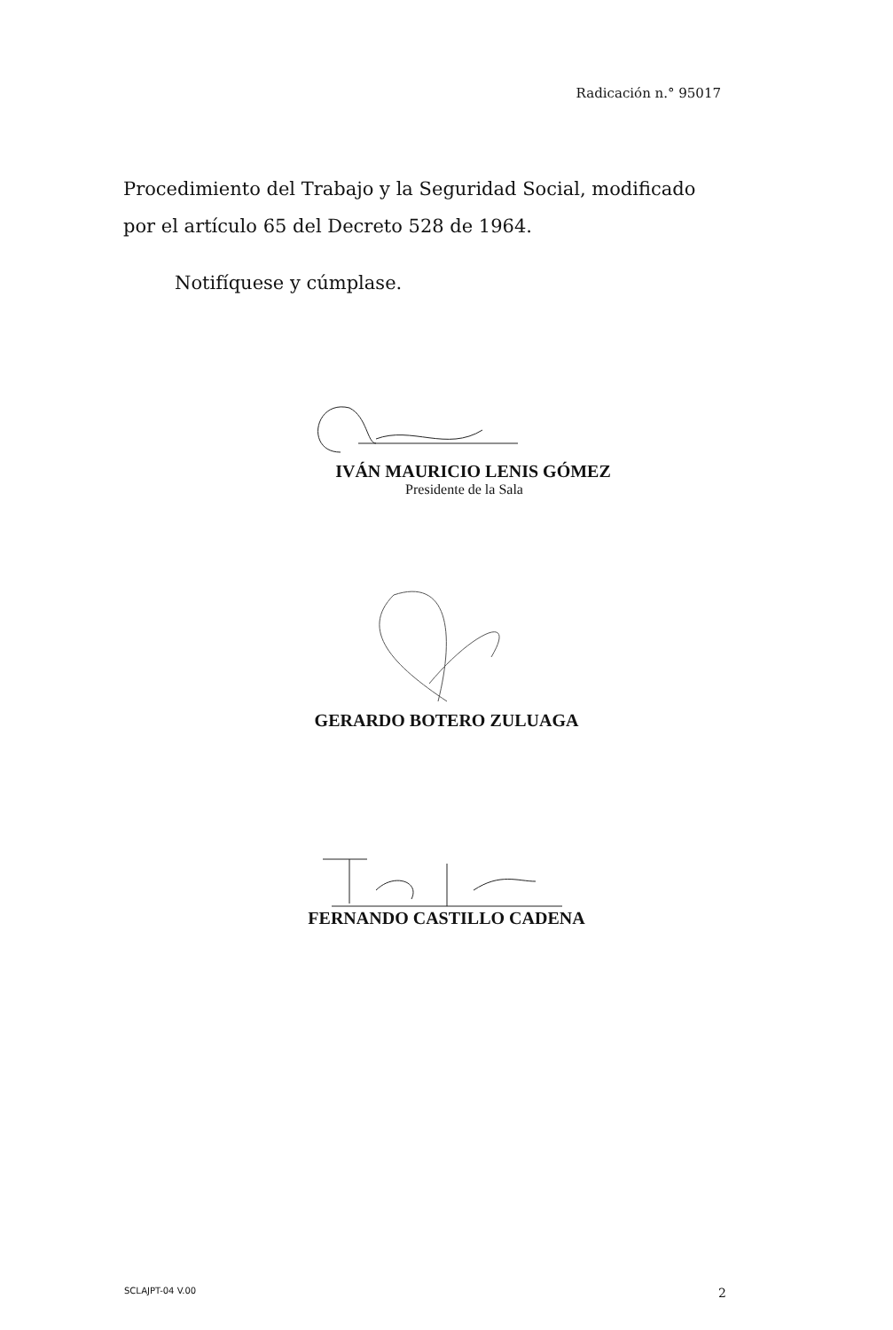Radicación n.° 95017
Procedimiento del Trabajo y la Seguridad Social, modificado por el artículo 65 del Decreto 528 de 1964.
Notifíquese y cúmplase.
IVÁN MAURICIO LENIS GÓMEZ
Presidente de la Sala
GERARDO BOTERO ZULUAGA
FERNANDO CASTILLO CADENA
SCLAJPT-04 V.00 2